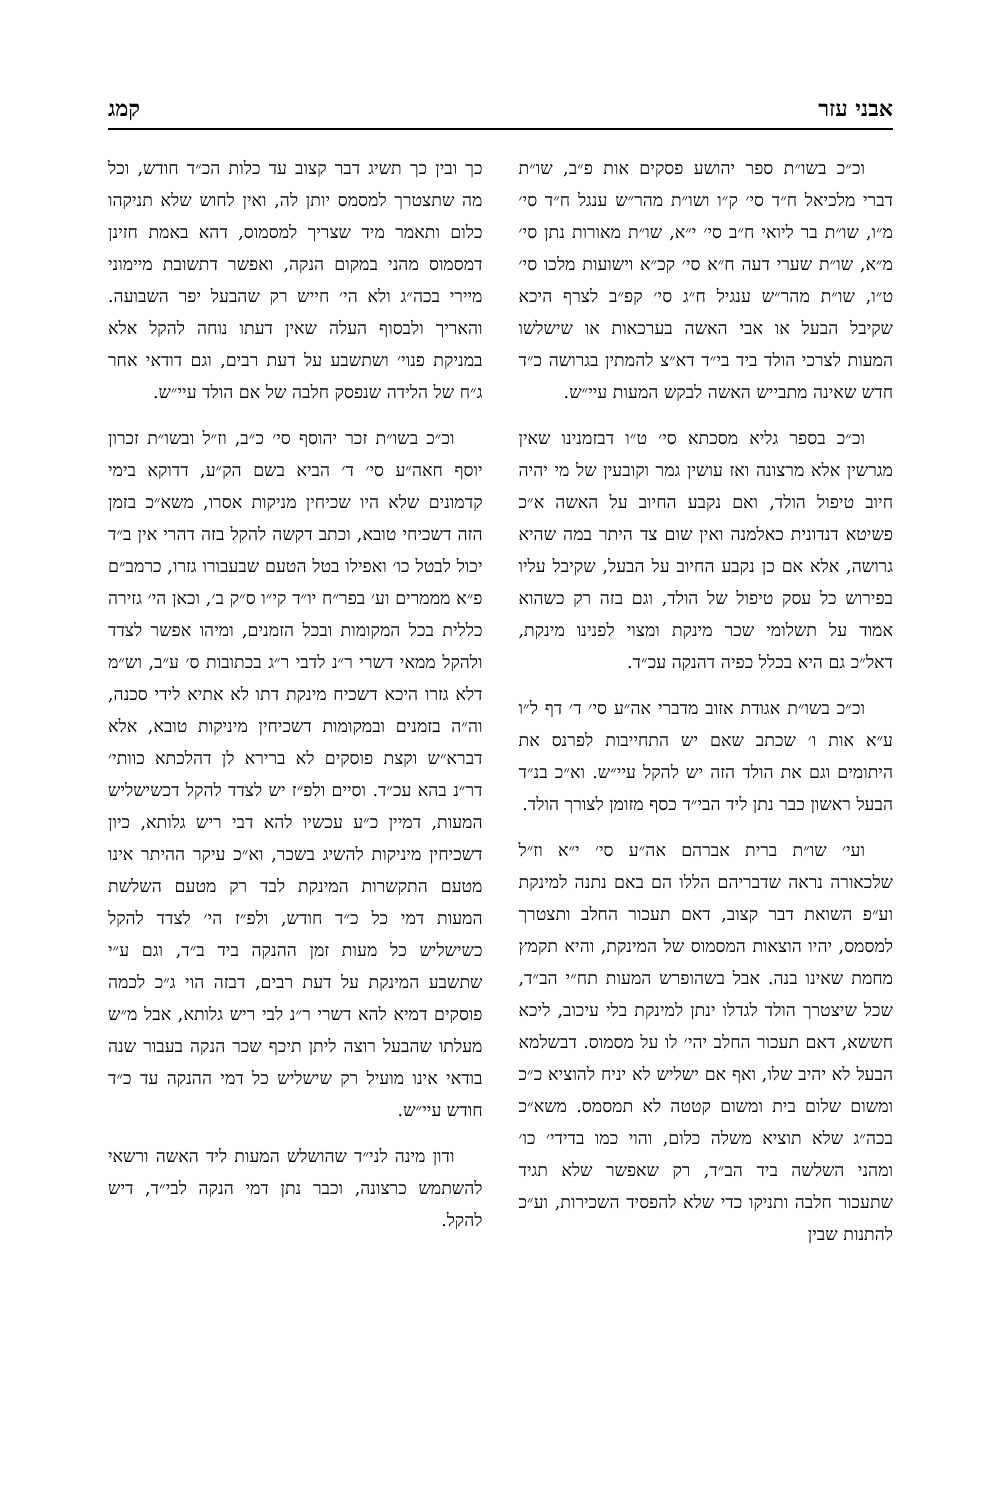אבני עזר קמג
וכ״כ בשו״ת ספר יהושע פסקים אות פ״ב, שו״ת דברי מלכיאל ח״ד סי׳ ק״ו ושו״ת מהר״ש ענגל ח״ד סי׳ מ״ו, שו״ת בר ליואי ח״ב סי׳ י״א, שו״ת מאורות נתן סי׳ מ״א, שו״ת שערי דעה ח״א סי׳ קכ״א וישועות מלכו סי׳ ט״ו, שו״ת מהר״ש ענגיל ח״ג סי׳ קפ״ב לצרף היכא שקיבל הבעל או אבי האשה בערכאות או שישלשו המעות לצרכי הולד ביד בי״ד דא״צ להמתין בגרושה כ״ד חדש שאינה מתבייש האשה לבקש המעות עיי״ש.
וכ״כ בספר גליא מסכתא סי׳ ט״ו דבזמנינו שאין מגרשין אלא מרצונה ואז עושין גמר וקובעין של מי יהיה חיוב טיפול הולד, ואם נקבע החיוב על האשה א״כ פשיטא דנדונית כאלמנה ואין שום צד היתר במה שהיא גרושה, אלא אם כן נקבע החיוב על הבעל, שקיבל עליו בפירוש כל עסק טיפול של הולד, וגם בזה רק כשהוא אמוד על תשלומי שכר מינקת ומצוי לפנינו מינקת, דאל״כ גם היא בכלל כפיה דהנקה עכ״ד.
וכ״כ בשו״ת אגודת אזוב מדברי אה״ע סי׳ ד׳ דף ל״ו ע״א אות ו׳ שכתב שאם יש התחייבות לפרנס את היתומים וגם את הולד הזה יש להקל עיי״ש. וא״כ בנ״ד הבעל ראשון כבר נתן ליד הבי״ד כסף מזומן לצורך הולד.
ועי׳ שו״ת ברית אברהם אה״ע סי׳ י״א וז״ל שלכאורה נראה שדבריהם הללו הם באם נתנה למינקת וע״פ השואת דבר קצוב, דאם תעכור החלב ותצטרך למסמס, יהיו הוצאות המסמוס של המינקת, והיא תקמץ מחמת שאינו בנה. אבל בשהופרש המעות תח״י הב״ד, שכל שיצטרך הולד לגדלו ינתן למינקת בלי עיכוב, ליכא חששא, דאם תעכור החלב יהי׳ לו על מסמוס. דבשלמא הבעל לא יהיב שלו, ואף אם ישליש לא יניח להוציא כ״כ ומשום שלום בית ומשום קטטה לא תמסמס. משא״כ בכה״ג שלא תוציא משלה כלום, והוי כמו בדידי׳ כו׳ ומהני השלשה ביד הב״ד, רק שאפשר שלא תגיד שתעכור חלבה ותניקו כדי שלא להפסיד השכירות, וע״כ להתנות שבין
כך ובין כך תשיג דבר קצוב עד כלות הכ״ד חודש, וכל מה שתצטרך למסמס יותן לה, ואין לחוש שלא תניקהו כלום ותאמר מיד שצריך למסמוס, דהא באמת חזינן דמסמוס מהני במקום הנקה, ואפשר דתשובת מיימוני מיירי בכה״ג ולא הי׳ חייש רק שהבעל יפר השבועה. והאריך ולבסוף העלה שאין דעתו נוחה להקל אלא במניקת פנוי׳ ושתשבע על דעת רבים, וגם דודאי אחר ג״ח של הלידה שנפסק חלבה של אם הולד עיי״ש.
וכ״כ בשו״ת זכר יהוסף סי׳ כ״ב, וז״ל ובשו״ת זכרון יוסף חאה״ע סי׳ ד׳ הביא בשם הק״ע, דדוקא בימי קדמונים שלא היו שכיחין מניקות אסרו, משא״כ בזמן הזה דשכיחי טובא, וכתב דקשה להקל בזה דהרי אין ב״ד יכול לבטל כו׳ ואפילו בטל הטעם שבעבורו גזרו, כרמב״ם פ״א מממרים וע׳ בפר״ח יו״ד קי״ו ס״ק ב׳, וכאן הי׳ גזירה כללית בכל המקומות ובכל הזמנים, ומיהו אפשר לצדד ולהקל ממאי דשרי ר״נ לדבי ר״ג בכתובות ס׳ ע״ב, וש״מ דלא גזרו היכא דשכיח מינקת דתו לא אתיא לידי סכנה, וה״ה בזמנים ובמקומות דשכיחין מיניקות טובא, אלא דברא״ש וקצת פוסקים לא ברירא לן דהלכתא כוותי׳ דר״נ בהא עכ״ד. וסיים ולפ״ז יש לצדד להקל דכשישליש המעות, דמיין כ״ע עכשיו להא דבי ריש גלותא, כיון דשכיחין מיניקות להשיג בשכר, וא״כ עיקר ההיתר אינו מטעם התקשרות המינקת לבד רק מטעם השלשת המעות דמי כל כ״ד חודש, ולפ״ז הי׳ לצדד להקל כשישליש כל מעות זמן ההנקה ביד ב״ד, וגם ע״י שתשבע המינקת על דעת רבים, דבזה הוי ג״כ לכמה פוסקים דמיא להא דשרי ר״נ לבי ריש גלותא, אבל מ״ש מעלתו שהבעל רוצה ליתן תיכף שכר הנקה בעבור שנה בודאי אינו מועיל רק שישליש כל דמי ההנקה עד כ״ד חודש עיי״ש.
ודון מינה לני״ד שהושלש המעות ליד האשה ורשאי להשתמש כרצונה, וכבר נתן דמי הנקה לבי״ד, דיש להקל.